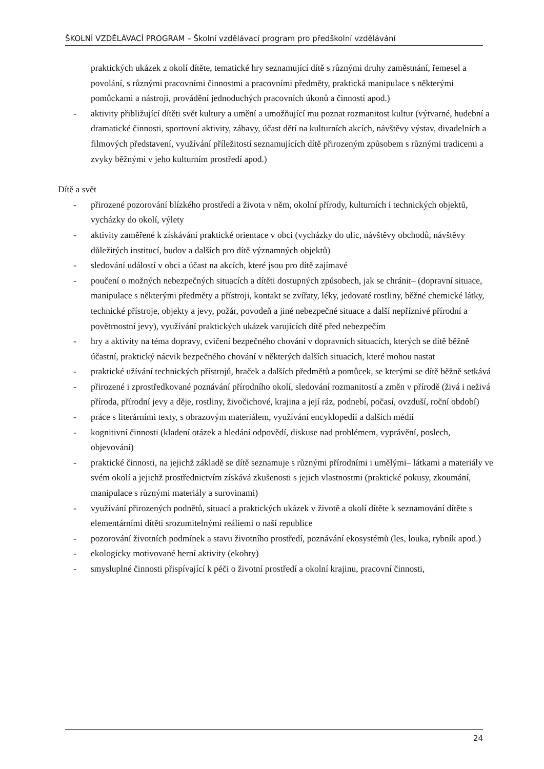ŠKOLNÍ VZDĚLÁVACÍ PROGRAM – Školní vzdělávací program pro předškolní vzdělávání
praktických ukázek z okolí dítěte, tematické hry seznamující dítě s různými druhy zaměstnání, řemesel a povolání, s různými pracovními činnostmi a pracovními předměty, praktická manipulace s některými pomůckami a nástroji, provádění jednoduchých pracovních úkonů a činností apod.)
- aktivity přibližující dítěti svět kultury a umění a umožňující mu poznat rozmanitost kultur (výtvarné, hudební a dramatické činnosti, sportovní aktivity, zábavy, účast dětí na kulturních akcích, návštěvy výstav, divadelních a filmových představení, využívání příležitostí seznamujících dítě přirozeným způsobem s různými tradicemi a zvyky běžnými v jeho kulturním prostředí apod.)
Dítě a svět
- přirozené pozorování blízkého prostředí a života v něm, okolní přírody, kulturních i technických objektů, vycházky do okolí, výlety
- aktivity zaměřené k získávání praktické orientace v obci (vycházky do ulic, návštěvy obchodů, návštěvy důležitých institucí, budov a dalších pro dítě významných objektů)
- sledování událostí v obci a účast na akcích, které jsou pro dítě zajímavé
- poučení o možných nebezpečných situacích a dítěti dostupných způsobech, jak se chránit– (dopravní situace, manipulace s některými předměty a přístroji, kontakt se zvířaty, léky, jedovaté rostliny, běžné chemické látky, technické přístroje, objekty a jevy, požár, povodeň a jiné nebezpečné situace a další nepříznivé přírodní a povětrnostní jevy), využívání praktických ukázek varujících dítě před nebezpečím
- hry a aktivity na téma dopravy, cvičení bezpečného chování v dopravních situacích, kterých se dítě běžně účastní, praktický nácvik bezpečného chování v některých dalších situacích, které mohou nastat
- praktické užívání technických přístrojů, hraček a dalších předmětů a pomůcek, se kterými se dítě běžně setkává
- přirozené i zprostředkované poznávání přírodního okolí, sledování rozmanitostí a změn v přírodě (živá i neživá příroda, přírodní jevy a děje, rostliny, živočichové, krajina a její ráz, podnebí, počasí, ovzduší, roční období)
- práce s literárními texty, s obrazovým materiálem, využívání encyklopedií a dalších médií
- kognitivní činnosti (kladení otázek a hledání odpovědí, diskuse nad problémem, vyprávění, poslech, objevování)
- praktické činnosti, na jejichž základě se dítě seznamuje s různými přírodními i umělými– látkami a materiály ve svém okolí a jejichž prostřednictvím získává zkušenosti s jejich vlastnostmi (praktické pokusy, zkoumání, manipulace s různými materiály a surovinami)
- využívání přirozených podnětů, situací a praktických ukázek v životě a okolí dítěte k seznamování dítěte s elementárními dítěti srozumitelnými reáliemi o naší republice
- pozorování životních podmínek a stavu životního prostředí, poznávání ekosystémů (les, louka, rybník apod.)
- ekologicky motivované herní aktivity (ekohry)
- smysluplné činnosti přispívající k péči o životní prostředí a okolní krajinu, pracovní činnosti,
24